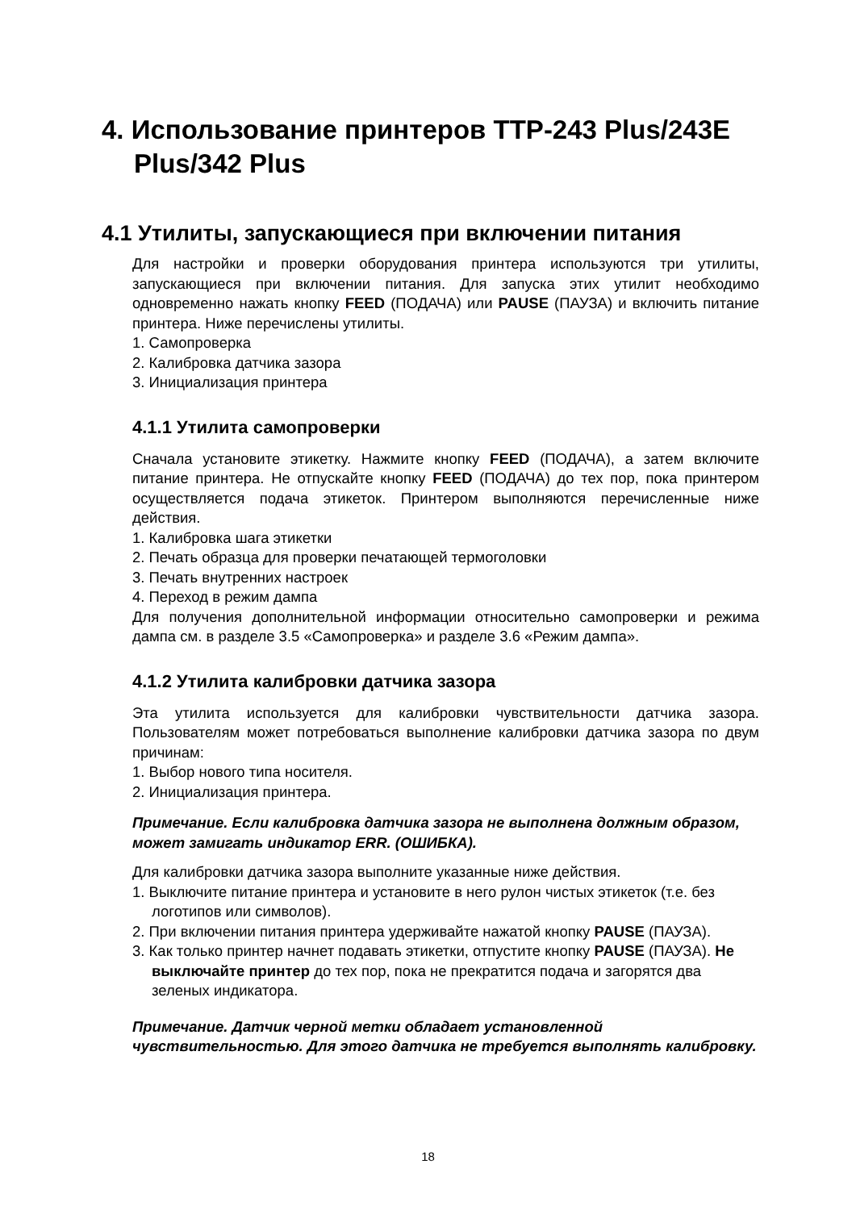4. Использование принтеров TTP-243 Plus/243E Plus/342 Plus
4.1 Утилиты, запускающиеся при включении питания
Для настройки и проверки оборудования принтера используются три утилиты, запускающиеся при включении питания. Для запуска этих утилит необходимо одновременно нажать кнопку FEED (ПОДАЧА) или PAUSE (ПАУЗА) и включить питание принтера. Ниже перечислены утилиты.
1. Самопроверка
2. Калибровка датчика зазора
3. Инициализация принтера
4.1.1 Утилита самопроверки
Сначала установите этикетку. Нажмите кнопку FEED (ПОДАЧА), а затем включите питание принтера. Не отпускайте кнопку FEED (ПОДАЧА) до тех пор, пока принтером осуществляется подача этикеток. Принтером выполняются перечисленные ниже действия.
1. Калибровка шага этикетки
2. Печать образца для проверки печатающей термоголовки
3. Печать внутренних настроек
4. Переход в режим дампа
Для получения дополнительной информации относительно самопроверки и режима дампа см. в разделе 3.5 «Самопроверка» и разделе 3.6 «Режим дампа».
4.1.2 Утилита калибровки датчика зазора
Эта утилита используется для калибровки чувствительности датчика зазора. Пользователям может потребоваться выполнение калибровки датчика зазора по двум причинам:
1. Выбор нового типа носителя.
2. Инициализация принтера.
Примечание. Если калибровка датчика зазора не выполнена должным образом, может замигать индикатор ERR. (ОШИБКА).
Для калибровки датчика зазора выполните указанные ниже действия.
1. Выключите питание принтера и установите в него рулон чистых этикеток (т.е. без логотипов или символов).
2. При включении питания принтера удерживайте нажатой кнопку PAUSE (ПАУЗА).
3. Как только принтер начнет подавать этикетки, отпустите кнопку PAUSE (ПАУЗА). Не выключайте принтер до тех пор, пока не прекратится подача и загорятся два зеленых индикатора.
Примечание. Датчик черной метки обладает установленной чувствительностью. Для этого датчика не требуется выполнять калибровку.
18